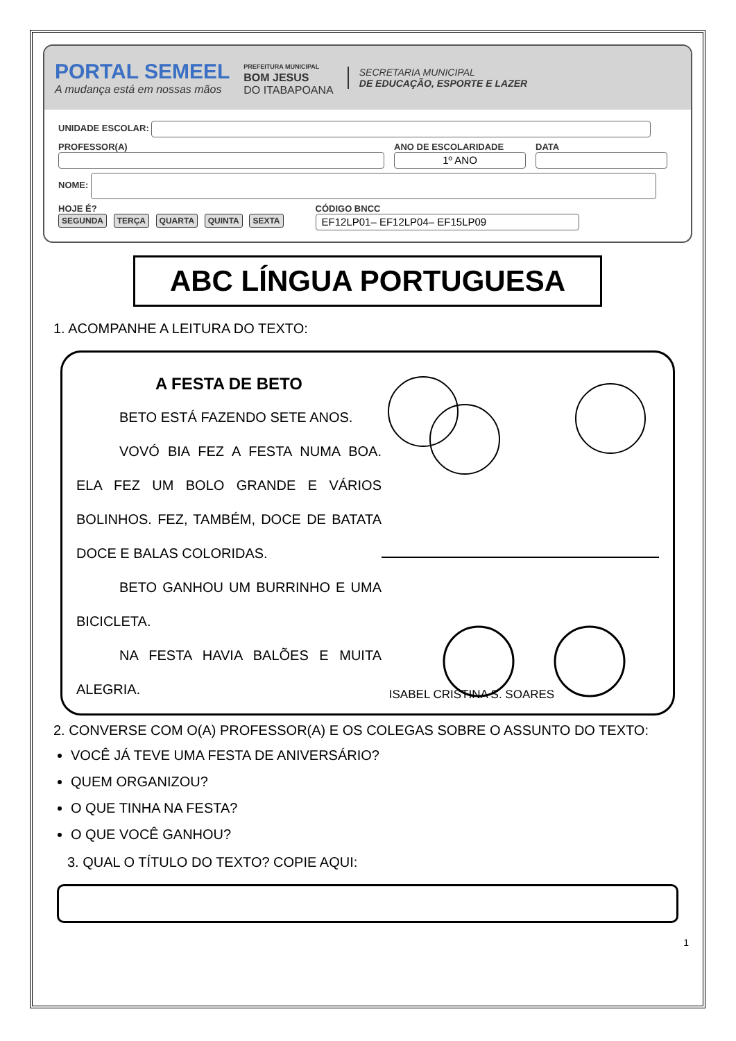PORTAL SEMEEL
A mudança está em nossas mãos
PREFEITURA MUNICIPAL
BOM JESUS
DO ITABAPOANA
SECRETARIA MUNICIPAL
DE EDUCAÇÃO, ESPORTE E LAZER
UNIDADE ESCOLAR:
PROFESSOR(A)
ANO DE ESCOLARIDADE
1º ANO
DATA
NOME:
HOJE É?
SEGUNDA TERÇA QUARTA QUINTA SEXTA
CÓDIGO BNCC
EF12LP01– EF12LP04– EF15LP09
ABC LÍNGUA PORTUGUESA
1. ACOMPANHE A LEITURA DO TEXTO:
A FESTA DE BETO
BETO ESTÁ FAZENDO SETE ANOS.
VOVÓ BIA FEZ A FESTA NUMA BOA. ELA FEZ UM BOLO GRANDE E VÁRIOS BOLINHOS. FEZ, TAMBÉM, DOCE DE BATATA DOCE E BALAS COLORIDAS.
BETO GANHOU UM BURRINHO E UMA BICICLETA.
NA FESTA HAVIA BALÕES E MUITA ALEGRIA.
ISABEL CRISTINA S. SOARES
2. CONVERSE COM O(A) PROFESSOR(A) E OS COLEGAS SOBRE O ASSUNTO DO TEXTO:
VOCÊ JÁ TEVE UMA FESTA DE ANIVERSÁRIO?
QUEM ORGANIZOU?
O QUE TINHA NA FESTA?
O QUE VOCÊ GANHOU?
3. QUAL O TÍTULO DO TEXTO? COPIE AQUI:
1